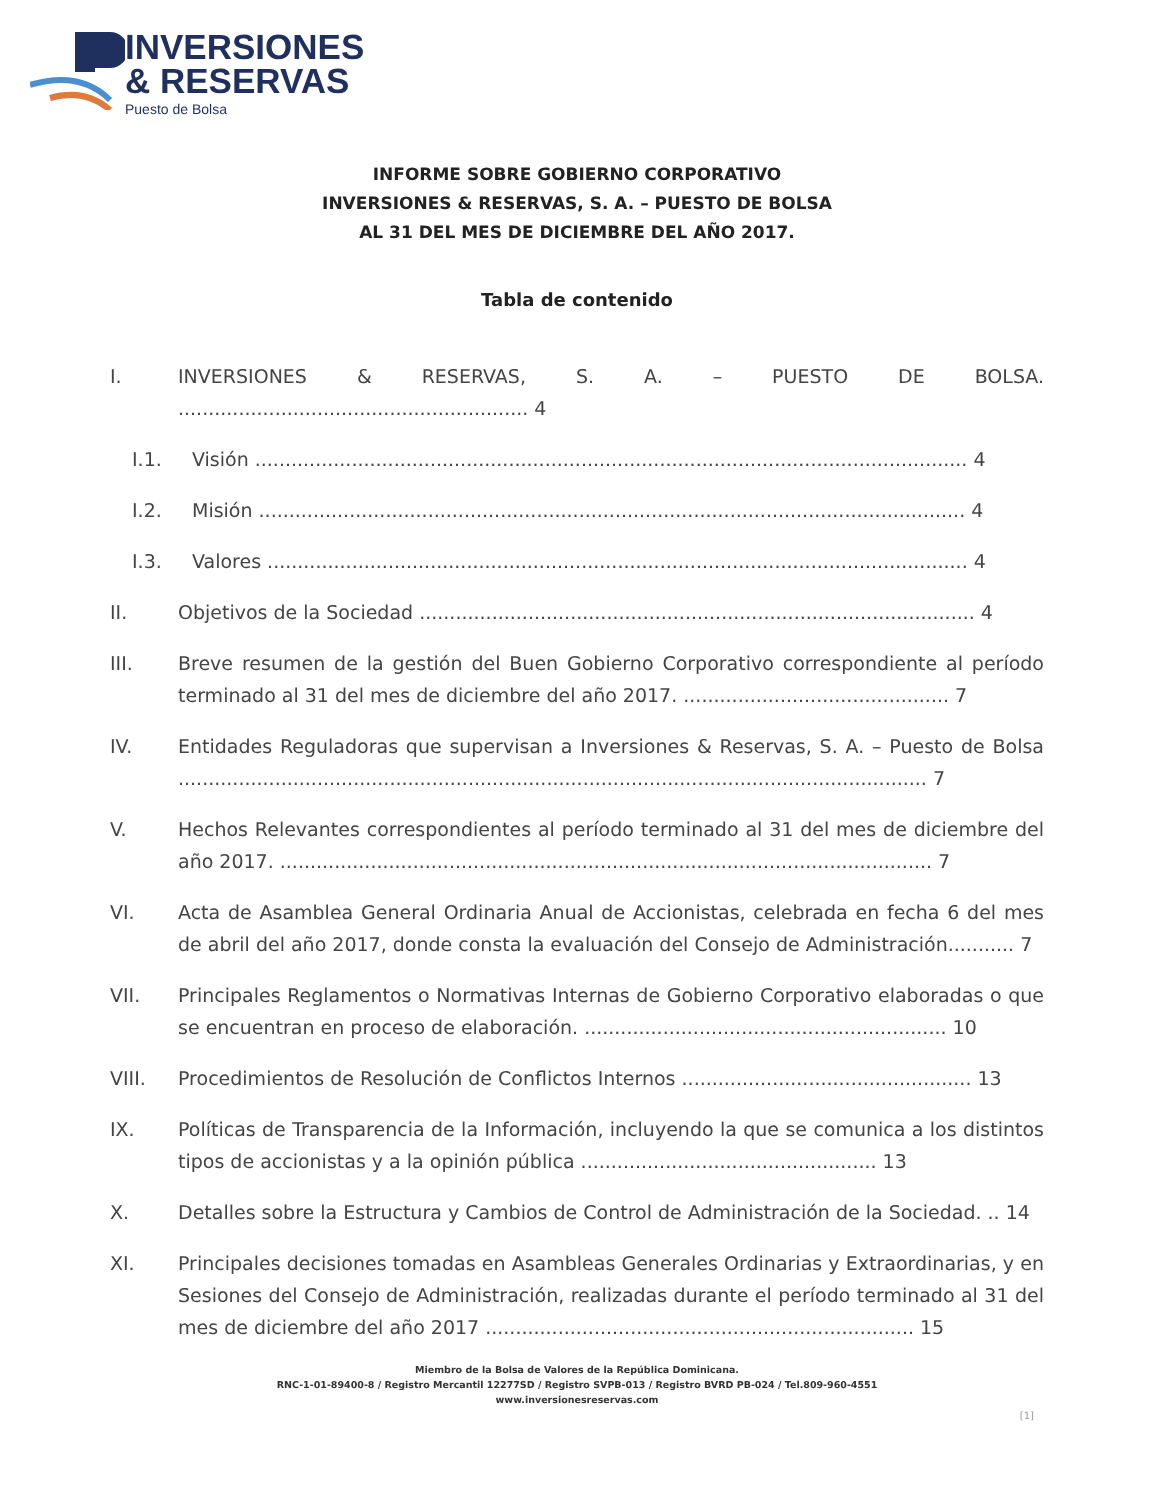INVERSIONES
& RESERVAS
Puesto de Bolsa
INFORME SOBRE GOBIERNO CORPORATIVO
INVERSIONES & RESERVAS, S. A. – PUESTO DE BOLSA
AL 31 DEL MES DE DICIEMBRE DEL AÑO 2017.
Tabla de contenido
I. INVERSIONES & RESERVAS, S. A. – PUESTO DE BOLSA. .......................................................... 4
I.1. Visión ...................................................................................................................... 4
I.2. Misión ..................................................................................................................... 4
I.3. Valores .................................................................................................................... 4
II. Objetivos de la Sociedad ............................................................................................ 4
III. Breve resumen de la gestión del Buen Gobierno Corporativo correspondiente al período terminado al 31 del mes de diciembre del año 2017. ............................................ 7
IV. Entidades Reguladoras que supervisan a Inversiones & Reservas, S. A. – Puesto de Bolsa ............................................................................................................................ 7
V. Hechos Relevantes correspondientes al período terminado al 31 del mes de diciembre del año 2017. ............................................................................................................ 7
VI. Acta de Asamblea General Ordinaria Anual de Accionistas, celebrada en fecha 6 del mes de abril del año 2017, donde consta la evaluación del Consejo de Administración........... 7
VII. Principales Reglamentos o Normativas Internas de Gobierno Corporativo elaboradas o que se encuentran en proceso de elaboración. ............................................................ 10
VIII. Procedimientos de Resolución de Conflictos Internos ................................................ 13
IX. Políticas de Transparencia de la Información, incluyendo la que se comunica a los distintos tipos de accionistas y a la opinión pública ................................................. 13
X. Detalles sobre la Estructura y Cambios de Control de Administración de la Sociedad. .. 14
XI. Principales decisiones tomadas en Asambleas Generales Ordinarias y Extraordinarias, y en Sesiones del Consejo de Administración, realizadas durante el período terminado al 31 del mes de diciembre del año 2017 ....................................................................... 15
Miembro de la Bolsa de Valores de la República Dominicana.
RNC-1-01-89400-8 / Registro Mercantil 12277SD / Registro SVPB-013 / Registro BVRD PB-024 / Tel.809-960-4551
www.inversionesreservas.com
[1]